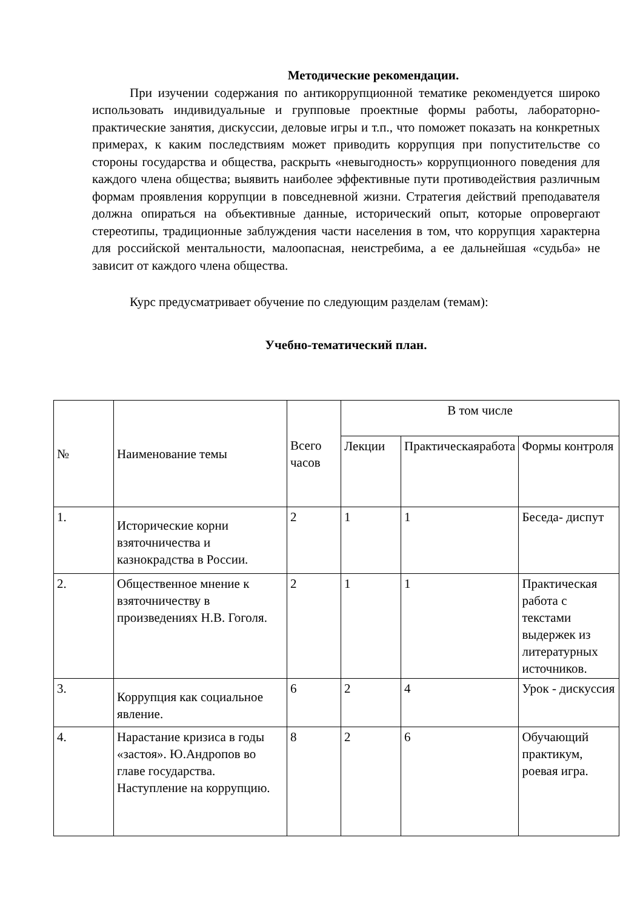Методические рекомендации.
При изучении содержания по антикоррупционной тематике рекомендуется широко использовать индивидуальные и групповые проектные формы работы, лабораторно-практические занятия, дискуссии, деловые игры и т.п., что поможет показать на конкретных примерах, к каким последствиям может приводить коррупция при попустительстве со стороны государства и общества, раскрыть «невыгодность» коррупционного поведения для каждого члена общества; выявить наиболее эффективные пути противодействия различным формам проявления коррупции в повседневной жизни. Стратегия действий преподавателя должна опираться на объективные данные, исторический опыт, которые опровергают стереотипы, традиционные заблуждения части населения в том, что коррупция характерна для российской ментальности, малоопасная, неистребима, а ее дальнейшая «судьба» не зависит от каждого члена общества.
Курс предусматривает обучение по следующим разделам (темам):
Учебно-тематический план.
| № | Наименование темы | Всего часов | В том числе | | |
| --- | --- | --- | --- | --- | --- |
| | | | Лекции | Практическаяработа | Формы контроля |
| 1. | Исторические корни взяточничества и казнокрадства в России. | 2 | 1 | 1 | Беседа- диспут |
| 2. | Общественное мнение к взяточничеству в произведениях Н.В. Гоголя. | 2 | 1 | 1 | Практическая работа с текстами выдержек из литературных источников. |
| 3. | Коррупция как социальное явление. | 6 | 2 | 4 | Урок - дискуссия |
| 4. | Нарастание кризиса в годы «застоя». Ю.Андропов во главе государства. Наступление на коррупцию. | 8 | 2 | 6 | Обучающий практикум, роевая игра. |